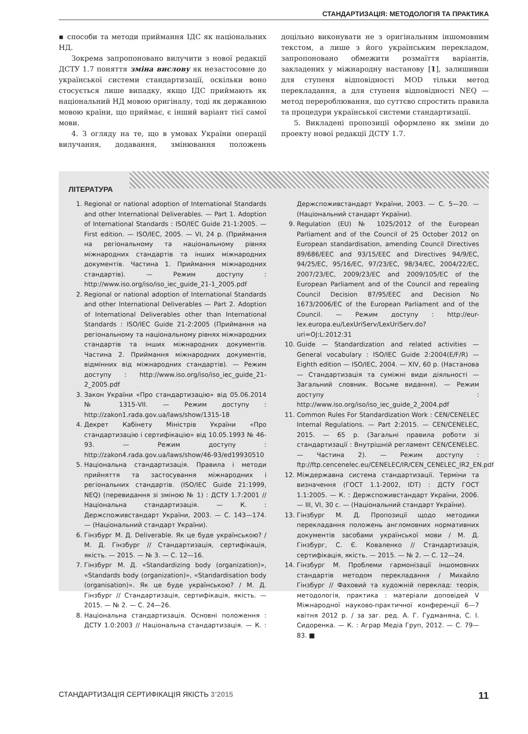СТАНДАРТИЗАЦІЯ: МЕТОДОЛОГІЯ ТА ПРАКТИКА
▪ способи та методи приймання ІДС як національних НД.
Зокрема запропоновано вилучити з нової редакції ДСТУ 1.7 поняття зміна вислову як незастосовне до української системи стандартизації, оскільки воно стосується лише випадку, якщо ІДС приймають як національний НД мовою оригіналу, тоді як державною мовою країни, що приймає, є інший варіант тієї самої мови.
4. З огляду на те, що в умовах України операції вилучання, додавання, змінювання положень доцільно виконувати не з оригінальним іншомовним текстом, а лише з його українським перекладом, запропоновано обмежити розмаїття варіантів, закладених у міжнародну настанову [1], залишивши для ступеня відповідності MOD тільки метод перекладання, а для ступеня відповідності NEQ — метод перероблювання, що суттєво спростить правила та процедури української системи стандартизації.
5. Викладені пропозиції оформлено як зміни до проекту нової редакції ДСТУ 1.7.
ЛІТЕРАТУРА
1. Regional or national adoption of International Standards and other International Deliverables. — Part 1. Adoption of International Standards : ISO/IEC Guide 21-1:2005. — First edition. — ISO/IEC, 2005. — VI, 24 р. (Приймання на регіональному та національному рівнях міжнародних стандартів та інших міжнародних документів. Частина 1. Приймання міжнародних стандартів). — Режим доступу : http://www.iso.org/iso/iso_iec_guide_21-1_2005.pdf
2. Regional or national adoption of International Standards and other International Deliverables — Part 2. Adoption of International Deliverables other than International Standards : ISO/IEC Guide 21-2:2005 (Приймання на регіональному та національному рівнях міжнародних стандартів та інших міжнародних документів. Частина 2. Приймання міжнародних документів, відмінних від міжнародних стандартів). — Режим доступу : http://www.iso.org/iso/iso_iec_guide_21-2_2005.pdf
3. Закон України «Про стандартизацію» від 05.06.2014 № 1315-VII. — Режим доступу : http://zakon1.rada.gov.ua/laws/show/1315-18
4. Декрет Кабінету Міністрів України «Про стандартизацію і сертифікацію» від 10.05.1993 № 46-93. — Режим доступу : http://zakon4.rada.gov.ua/laws/show/46-93/ed19930510
5. Національна стандартизація. Правила і методи прийняття та застосування міжнародних і регіональних стандартів. (ISO/IEC Guide 21:1999, NEQ) (перевидання зі зміною № 1) : ДСТУ 1.7:2001 // Національна стандартизація. — К. : Держспоживстандарт України, 2003. — С. 143—174. — (Національний стандарт України).
6. Гінзбург М. Д. Deliverable. Як це буде українською? / М. Д. Гінзбург // Стандартизація, сертифікація, якість. — 2015. — № 3. — С. 12—16.
7. Гінзбург М. Д. «Standardizing body (organization)», «Standards body (organization)», «Standardisation body (organisation)». Як це буде українською? / М. Д. Гінзбург // Стандартизація, сертифікація, якість. — 2015. — № 2. — С. 24—26.
8. Національна стандартизація. Основні положення : ДСТУ 1.0:2003 // Національна стандартизація. — К. : Держспоживстандарт України, 2003. — С. 5—20. — (Національний стандарт України).
9. Regulation (EU) № 1025/2012 of the European Parliament and of the Council of 25 October 2012 on European standardisation, amending Council Directives 89/686/EEC and 93/15/EEC and Directives 94/9/EC, 94/25/EC, 95/16/EC, 97/23/EC, 98/34/EC, 2004/22/EC, 2007/23/EC, 2009/23/EC and 2009/105/EC of the European Parliament and of the Council and repealing Council Decision 87/95/EEC and Decision No 1673/2006/EC of the European Parliament and of the Council. — Режим доступу : http://eur-lex.europa.eu/LexUriServ/LexUriServ.do?uri=OJ:L:2012:31
10. Guide — Standardization and related activities — General vocabulary : ISO/IEC Guide 2:2004(E/F/R) — Eighth edition — ISO/IEC, 2004. — XIV, 60 р. (Настанова — Стандартизація та суміжні види діяльності — Загальний словник. Восьме видання). — Режим доступу : http://www.iso.org/iso/iso_iec_guide_2_2004.pdf
11. Common Rules For Standardization Work : CEN/CENELEC Internal Regulations. — Part 2:2015. — CEN/CENELEC, 2015. — 65 р. (Загальні правила роботи зі стандартизації : Внутрішній регламент CEN/CENELEC. — Частина 2). — Режим доступу : ftp://ftp.cencenelec.eu/CENELEC/IR/CEN_CENELEC_IR2_EN.pdf
12. Міждержавна система стандартизації. Терміни та визначення (ГОСТ 1.1-2002, IDT) : ДСТУ ГОСТ 1.1:2005. — К. : Держспоживстандарт України, 2006. — III, VI, 30 с. — (Національний стандарт України).
13. Гінзбург М. Д. Пропозиції щодо методики перекладання положень англомовних нормативних документів засобами української мови / М. Д. Гінзбург, С. Є. Коваленко // Стандартизація, сертифікація, якість. — 2015. — № 2. — С. 12—24.
14. Гінзбург М. Проблеми гармонізації іншомовних стандартів методом перекладання / Михайло Гінзбург // Фаховий та художній переклад: теорія, методологія, практика : матеріали доповідей V Міжнародної науково-практичної конференції 6—7 квітня 2012 р. / за заг. ред. А. Г. Гудманяна, С. І. Сидоренка. — К. : Аграр Медіа Груп, 2012. — С. 79—83. ■
СТАНДАРТИЗАЦІЯ СЕРТИФІКАЦІЯ ЯКІСТЬ 3’2015 11